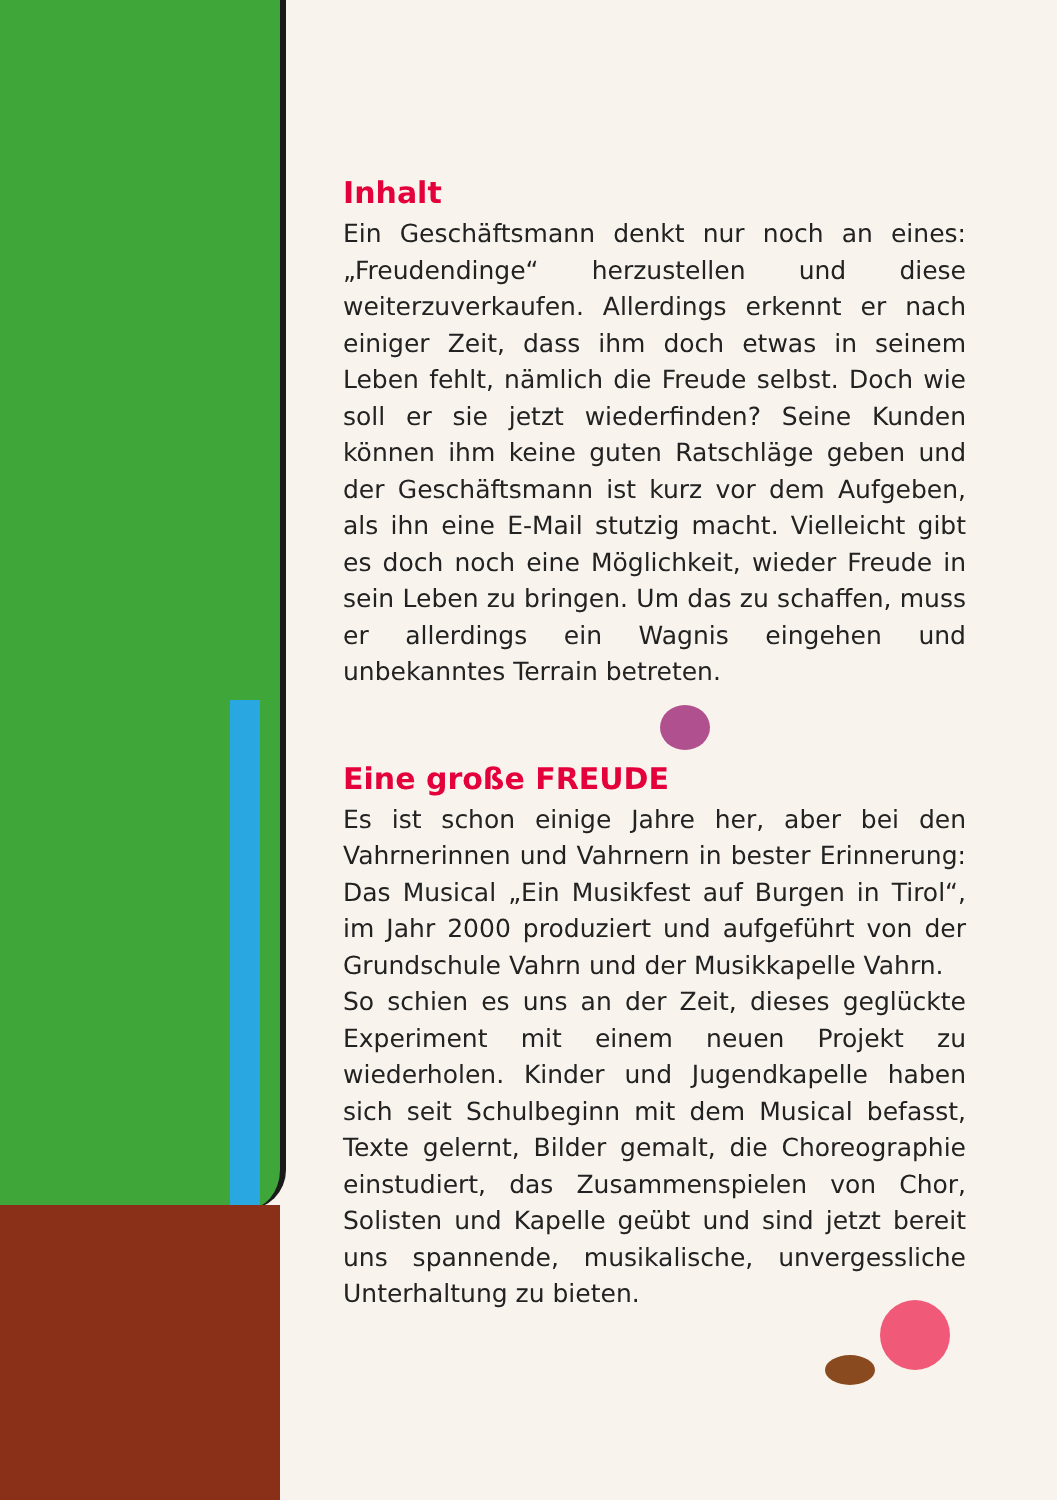Inhalt
Ein Geschäftsmann denkt nur noch an eines: „Freudendinge“ herzustellen und diese weiterzuverkaufen. Allerdings erkennt er nach einiger Zeit, dass ihm doch etwas in seinem Leben fehlt, nämlich die Freude selbst. Doch wie soll er sie jetzt wiederfinden? Seine Kunden können ihm keine guten Ratschläge geben und der Geschäftsmann ist kurz vor dem Aufgeben, als ihn eine E-Mail stutzig macht. Vielleicht gibt es doch noch eine Möglichkeit, wieder Freude in sein Leben zu bringen. Um das zu schaffen, muss er allerdings ein Wagnis eingehen und unbekanntes Terrain betreten.
Eine große FREUDE
Es ist schon einige Jahre her, aber bei den Vahrnerinnen und Vahrnern in bester Erinnerung: Das Musical „Ein Musikfest auf Burgen in Tirol“, im Jahr 2000 produziert und aufgeführt von der Grundschule Vahrn und der Musikkapelle Vahrn.
So schien es uns an der Zeit, dieses geglückte Experiment mit einem neuen Projekt zu wiederholen. Kinder und Jugendkapelle haben sich seit Schulbeginn mit dem Musical befasst, Texte gelernt, Bilder gemalt, die Choreographie einstudiert, das Zusammenspielen von Chor, Solisten und Kapelle geübt und sind jetzt bereit uns spannende, musikalische, unvergessliche Unterhaltung zu bieten.